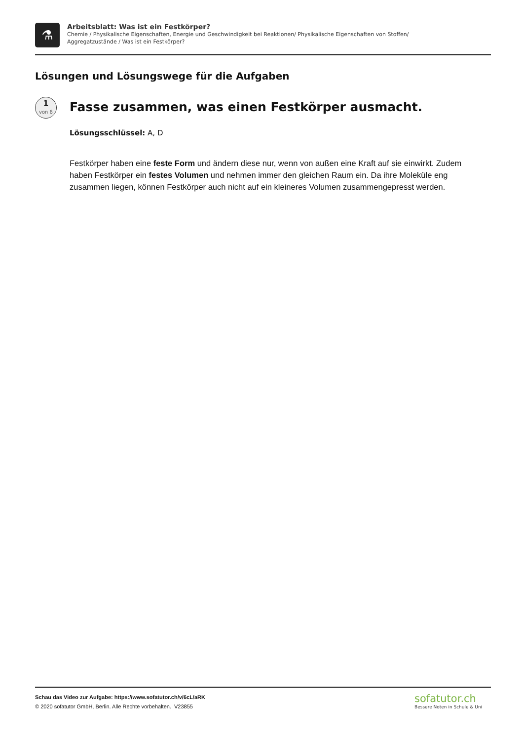⚗
Arbeitsblatt: Was ist ein Festkörper?
Chemie / Physikalische Eigenschaften, Energie und Geschwindigkeit bei Reaktionen/ Physikalische Eigenschaften von Stoffen/
Aggregatzustände / Was ist ein Festkörper?
Lösungen und Lösungswege für die Aufgaben
1
von 6
Fasse zusammen, was einen Festkörper ausmacht.
Lösungsschlüssel: A, D
Festkörper haben eine feste Form und ändern diese nur, wenn von außen eine Kraft auf sie einwirkt. Zudem haben Festkörper ein festes Volumen und nehmen immer den gleichen Raum ein. Da ihre Moleküle eng zusammen liegen, können Festkörper auch nicht auf ein kleineres Volumen zusammengepresst werden.
Schau das Video zur Aufgabe: https://www.sofatutor.ch/v/6cL/aRK
© 2020 sofatutor GmbH, Berlin. Alle Rechte vorbehalten. V23855
sofatutor.ch
Bessere Noten in Schule & Uni